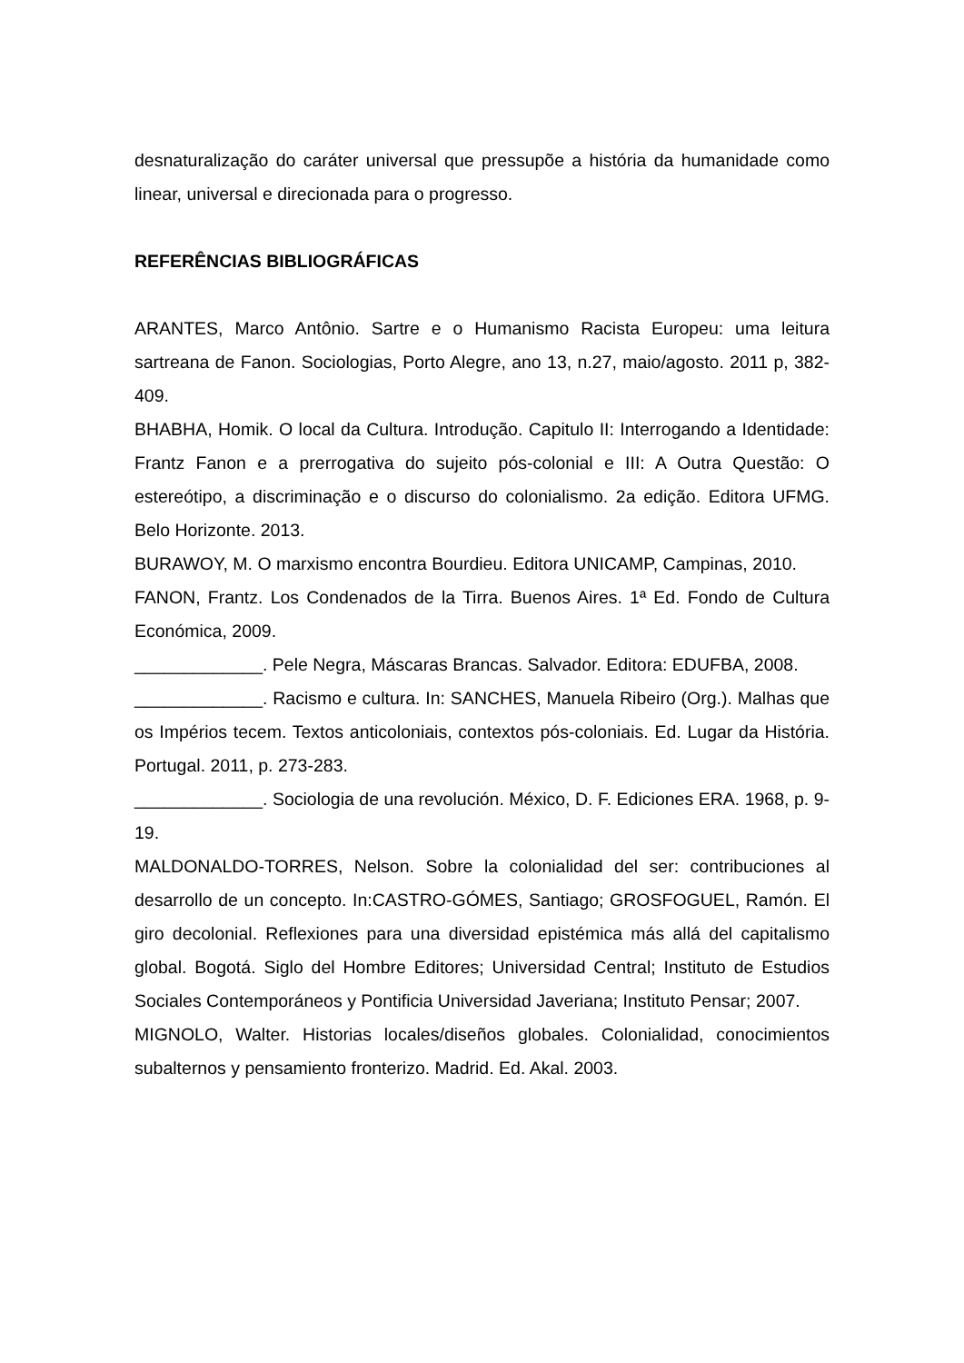desnaturalização do caráter universal que pressupõe a história da humanidade como linear, universal e direcionada para o progresso.
REFERÊNCIAS BIBLIOGRÁFICAS
ARANTES, Marco Antônio. Sartre e o Humanismo Racista Europeu: uma leitura sartreana de Fanon. Sociologias, Porto Alegre, ano 13, n.27, maio/agosto. 2011 p, 382-409.
BHABHA, Homik. O local da Cultura. Introdução. Capitulo II: Interrogando a Identidade: Frantz Fanon e a prerrogativa do sujeito pós-colonial e III: A Outra Questão: O estereótipo, a discriminação e o discurso do colonialismo. 2a edição. Editora UFMG. Belo Horizonte. 2013.
BURAWOY, M. O marxismo encontra Bourdieu. Editora UNICAMP, Campinas, 2010.
FANON, Frantz. Los Condenados de la Tirra. Buenos Aires. 1ª Ed. Fondo de Cultura Económica, 2009.
_____________. Pele Negra, Máscaras Brancas. Salvador. Editora: EDUFBA, 2008.
_____________. Racismo e cultura. In: SANCHES, Manuela Ribeiro (Org.). Malhas que os Impérios tecem. Textos anticoloniais, contextos pós-coloniais. Ed. Lugar da História. Portugal. 2011, p. 273-283.
_____________. Sociologia de una revolución. México, D. F. Ediciones ERA. 1968, p. 9-19.
MALDONALDO-TORRES, Nelson. Sobre la colonialidad del ser: contribuciones al desarrollo de un concepto. In:CASTRO-GÓMES, Santiago; GROSFOGUEL, Ramón. El giro decolonial. Reflexiones para una diversidad epistémica más allá del capitalismo global. Bogotá. Siglo del Hombre Editores; Universidad Central; Instituto de Estudios Sociales Contemporáneos y Pontificia Universidad Javeriana; Instituto Pensar; 2007.
MIGNOLO, Walter. Historias locales/diseños globales. Colonialidad, conocimientos subalternos y pensamiento fronterizo. Madrid. Ed. Akal. 2003.